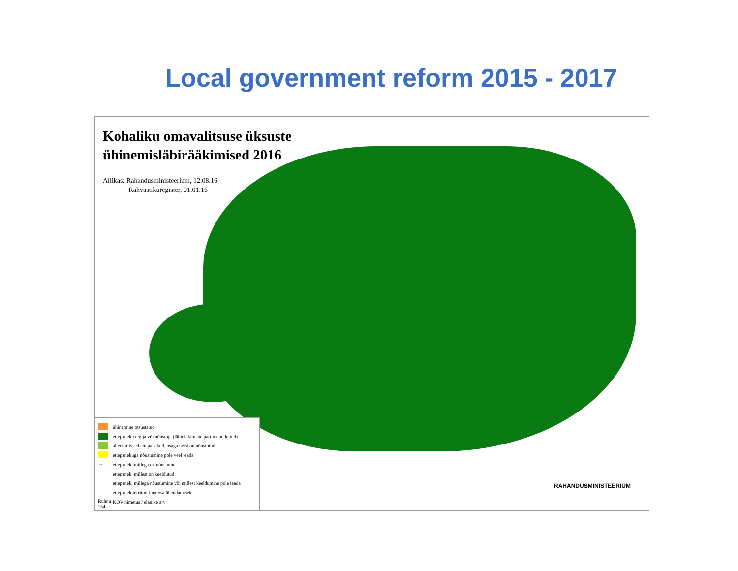Local government reform 2015 - 2017
Kohaliku omavalitsuse üksuste
ühinemisläbirääkimised 2016
Allikas: Rahandusministeerium, 12.08.16
Rahvastikuregister, 01.01.16
ühinemine otsustatud
ettepaneku tegija või nõustuja (läbirääkimiste partner on leitud)
alternatiivsed ettepanekud, osaga neist on nõustutud
ettepanekuga nõustumine pole veel teada
→ ettepanek, millega on nõustutud
ettepanek, millest on keeldutud
ettepanek, millega nõustumine või millest keeldumine pole teada
ettepanek territooriumiosa ühendamiseks
Ruhnu 154 KOV nimetus / elanike arv
RAHANDUSMINISTEERIUM